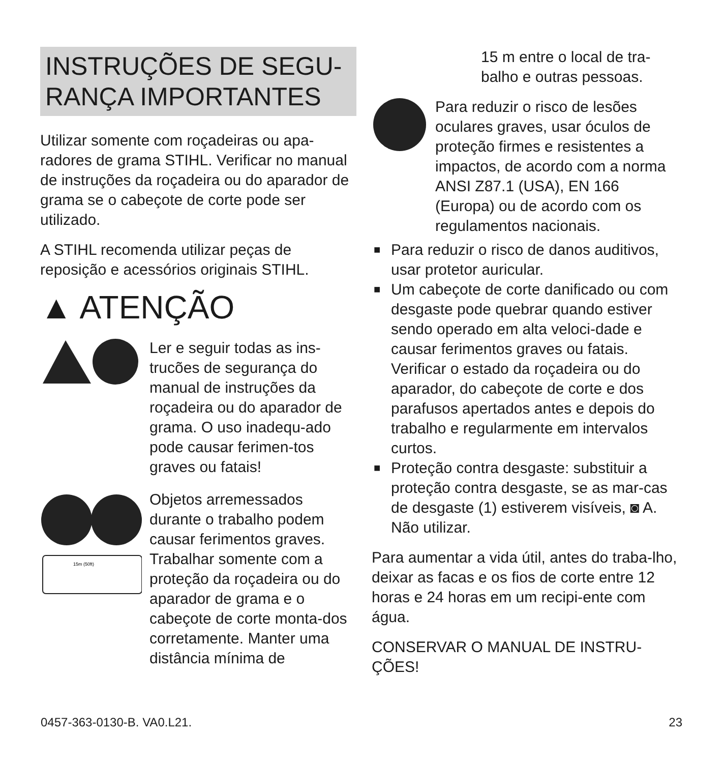INSTRUÇÕES DE SEGU-
RANÇA IMPORTANTES
Utilizar somente com roçadeiras ou apa-radores de grama STIHL. Verificar no manual de instruções da roçadeira ou do aparador de grama se o cabeçote de corte pode ser utilizado.
A STIHL recomenda utilizar peças de reposição e acessórios originais STIHL.
▲ ATENÇÃO
Ler e seguir todas as ins-trucões de segurança do manual de instruções da roçadeira ou do aparador de grama. O uso inadequ-ado pode causar ferimen-tos graves ou fatais!
15m (50ft)
Objetos arremessados durante o trabalho podem causar ferimentos graves. Trabalhar somente com a proteção da roçadeira ou do aparador de grama e o cabeçote de corte monta-dos corretamente. Manter uma distância mínima de
15 m entre o local de tra-balho e outras pessoas.
Para reduzir o risco de lesões oculares graves, usar óculos de proteção firmes e resistentes a impactos, de acordo com a norma ANSI Z87.1 (USA), EN 166 (Europa) ou de acordo com os regulamentos nacionais.
■ Para reduzir o risco de danos auditivos, usar protetor auricular.
■ Um cabeçote de corte danificado ou com desgaste pode quebrar quando estiver sendo operado em alta veloci-dade e causar ferimentos graves ou fatais. Verificar o estado da roçadeira ou do aparador, do cabeçote de corte e dos parafusos apertados antes e depois do trabalho e regularmente em intervalos curtos.
■ Proteção contra desgaste: substituir a proteção contra desgaste, se as mar-cas de desgaste (1) estiverem visíveis, ◙ A. Não utilizar.
Para aumentar a vida útil, antes do traba-lho, deixar as facas e os fios de corte entre 12 horas e 24 horas em um recipi-ente com água.
CONSERVAR O MANUAL DE INSTRU-ÇÕES!
0457-363-0130-B. VA0.L21. 23